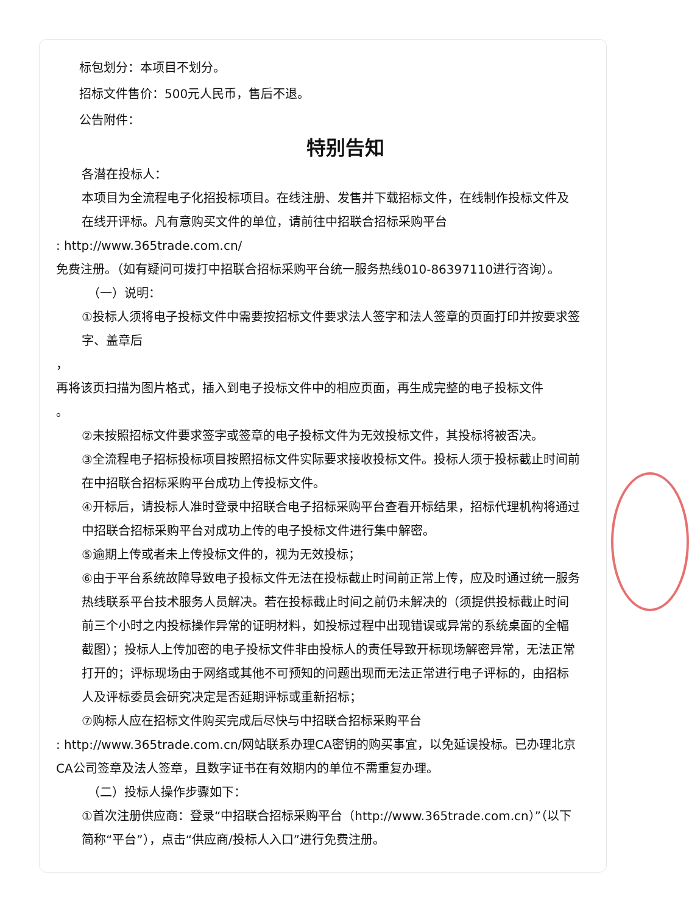标包划分：本项目不划分。
招标文件售价：500元人民币，售后不退。
公告附件：
特别告知
各潜在投标人：
本项目为全流程电子化招投标项目。在线注册、发售并下载招标文件，在线制作投标文件及在线开评标。凡有意购买文件的单位，请前往中招联合招标采购平台
: http://www.365trade.com.cn/
免费注册。（如有疑问可拨打中招联合招标采购平台统一服务热线010-86397110进行咨询）。
（一）说明：
①投标人须将电子投标文件中需要按招标文件要求法人签字和法人签章的页面打印并按要求签字、盖章后
，
再将该页扫描为图片格式，插入到电子投标文件中的相应页面，再生成完整的电子投标文件
。
②未按照招标文件要求签字或签章的电子投标文件为无效投标文件，其投标将被否决。
③全流程电子招标投标项目按照招标文件实际要求接收投标文件。投标人须于投标截止时间前在中招联合招标采购平台成功上传投标文件。
④开标后，请投标人准时登录中招联合电子招标采购平台查看开标结果，招标代理机构将通过中招联合招标采购平台对成功上传的电子投标文件进行集中解密。
⑤逾期上传或者未上传投标文件的，视为无效投标；
⑥由于平台系统故障导致电子投标文件无法在投标截止时间前正常上传，应及时通过统一服务热线联系平台技术服务人员解决。若在投标截止时间之前仍未解决的（须提供投标截止时间前三个小时之内投标操作异常的证明材料，如投标过程中出现错误或异常的系统桌面的全幅截图）；投标人上传加密的电子投标文件非由投标人的责任导致开标现场解密异常，无法正常打开的；评标现场由于网络或其他不可预知的问题出现而无法正常进行电子评标的，由招标人及评标委员会研究决定是否延期评标或重新招标；
⑦购标人应在招标文件购买完成后尽快与中招联合招标采购平台
: http://www.365trade.com.cn/网站联系办理CA密钥的购买事宜，以免延误投标。已办理北京CA公司签章及法人签章，且数字证书在有效期内的单位不需重复办理。
（二）投标人操作步骤如下：
①首次注册供应商：登录“中招联合招标采购平台（http://www.365trade.com.cn）”（以下简称“平台”），点击“供应商/投标人入口”进行免费注册。